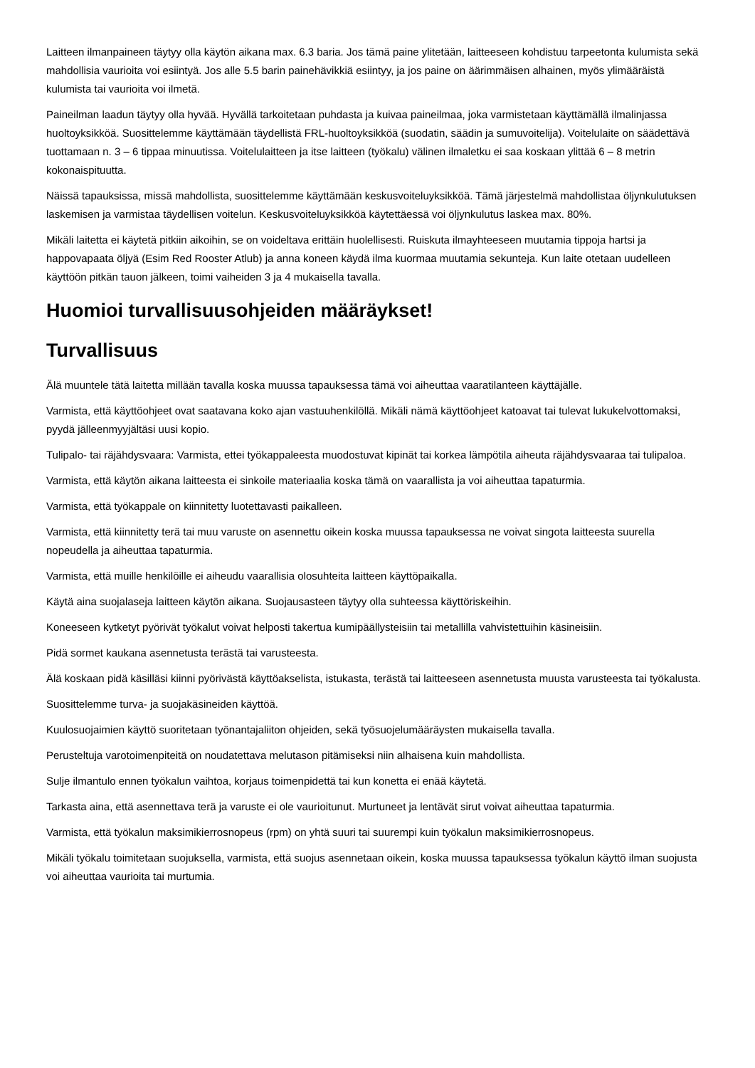Laitteen ilmanpaineen täytyy olla käytön aikana max. 6.3 baria. Jos tämä paine ylitetään, laitteeseen kohdistuu tarpeetonta kulumista sekä mahdollisia vaurioita voi esiintyä. Jos alle 5.5 barin painehävikkiä esiintyy, ja jos paine on äärimmäisen alhainen, myös ylimääräistä kulumista tai vaurioita voi ilmetä.
Paineilman laadun täytyy olla hyvää. Hyvällä tarkoitetaan puhdasta ja kuivaa paineilmaa, joka varmistetaan käyttämällä ilmalinjassa huoltoyksikköä. Suosittelemme käyttämään täydellistä FRL-huoltoyksikköä (suodatin, säädin ja sumuvoitelija). Voitelulaite on säädettävä tuottamaan n. 3 – 6 tippaa minuutissa. Voitelulaitteen ja itse laitteen (työkalu) välinen ilmaletku ei saa koskaan ylittää 6 – 8 metrin kokonaispituutta.
Näissä tapauksissa, missä mahdollista, suosittelemme käyttämään keskusvoiteluyksikköä. Tämä järjestelmä mahdollistaa öljynkulutuksen laskemisen ja varmistaa täydellisen voitelun. Keskusvoiteluyksikköä käytettäessä voi öljynkulutus laskea max. 80%.
Mikäli laitetta ei käytetä pitkiin aikoihin, se on voideltava erittäin huolellisesti. Ruiskuta ilmayhteeseen muutamia tippoja hartsi ja happovapaata öljyä (Esim Red Rooster Atlub) ja anna koneen käydä ilma kuormaa muutamia sekunteja. Kun laite otetaan uudelleen käyttöön pitkän tauon jälkeen, toimi vaiheiden 3 ja 4 mukaisella tavalla.
Huomioi turvallisuusohjeiden määräykset!
Turvallisuus
Älä muuntele tätä laitetta millään tavalla koska muussa tapauksessa tämä voi aiheuttaa vaaratilanteen käyttäjälle.
Varmista, että käyttöohjeet ovat saatavana koko ajan vastuuhenkilöllä. Mikäli nämä käyttöohjeet katoavat tai tulevat lukukelvottomaksi, pyydä jälleenmyyjältäsi uusi kopio.
Tulipalo- tai räjähdysvaara: Varmista, ettei työkappaleesta muodostuvat kipinät tai korkea lämpötila aiheuta räjähdysvaaraa tai tulipaloa.
Varmista, että käytön aikana laitteesta ei sinkoile materiaalia koska tämä on vaarallista ja voi aiheuttaa tapaturmia.
Varmista, että työkappale on kiinnitetty luotettavasti paikalleen.
Varmista, että kiinnitetty terä tai muu varuste on asennettu oikein koska muussa tapauksessa ne voivat singota laitteesta suurella nopeudella ja aiheuttaa tapaturmia.
Varmista, että muille henkilöille ei aiheudu vaarallisia olosuhteita laitteen käyttöpaikalla.
Käytä aina suojalaseja laitteen käytön aikana. Suojausasteen täytyy olla suhteessa käyttöriskeihin.
Koneeseen kytketyt pyörivät työkalut voivat helposti takertua kumipäällysteisiin tai metallilla vahvistettuihin käsineisiin.
Pidä sormet kaukana asennetusta terästä tai varusteesta.
Älä koskaan pidä käsilläsi kiinni pyörivästä käyttöakselista, istukasta, terästä tai laitteeseen asennetusta muusta varusteesta tai työkalusta.
Suosittelemme turva- ja suojakäsineiden käyttöä.
Kuulosuojaimien käyttö suoritetaan työnantajaliiton ohjeiden, sekä työsuojelumääräysten mukaisella tavalla.
Perusteltuja varotoimenpiteitä on noudatettava melutason pitämiseksi niin alhaisena kuin mahdollista.
Sulje ilmantulo ennen työkalun vaihtoa, korjaus toimenpidettä tai kun konetta ei enää käytetä.
Tarkasta aina, että asennettava terä ja varuste ei ole vaurioitunut. Murtuneet ja lentävät sirut voivat aiheuttaa tapaturmia.
Varmista, että työkalun maksimikierrosnopeus (rpm) on yhtä suuri tai suurempi kuin työkalun maksimikierrosnopeus.
Mikäli työkalu toimitetaan suojuksella, varmista, että suojus asennetaan oikein, koska muussa tapauksessa työkalun käyttö ilman suojusta voi aiheuttaa vaurioita tai murtumia.